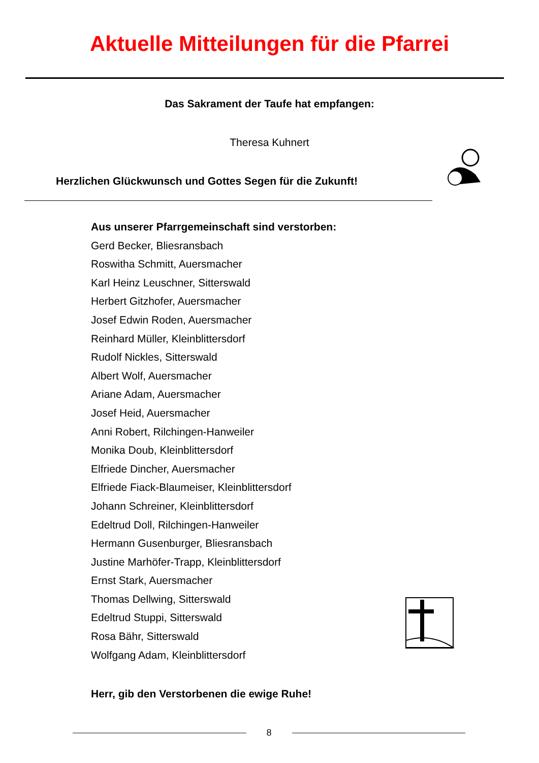Aktuelle Mitteilungen für die Pfarrei
Das Sakrament der Taufe hat empfangen:
Theresa Kuhnert
Herzlichen Glückwunsch und Gottes Segen für die Zukunft!
Aus unserer Pfarrgemeinschaft sind verstorben:
Gerd Becker, Bliesransbach
Roswitha Schmitt, Auersmacher
Karl Heinz Leuschner, Sitterswald
Herbert Gitzhofer, Auersmacher
Josef Edwin Roden, Auersmacher
Reinhard Müller, Kleinblittersdorf
Rudolf Nickles, Sitterswald
Albert Wolf, Auersmacher
Ariane Adam, Auersmacher
Josef Heid, Auersmacher
Anni Robert, Rilchingen-Hanweiler
Monika Doub, Kleinblittersdorf
Elfriede Dincher, Auersmacher
Elfriede Fiack-Blaumeiser, Kleinblittersdorf
Johann Schreiner, Kleinblittersdorf
Edeltrud Doll, Rilchingen-Hanweiler
Hermann Gusenburger, Bliesransbach
Justine Marhöfer-Trapp, Kleinblittersdorf
Ernst Stark, Auersmacher
Thomas Dellwing, Sitterswald
Edeltrud Stuppi, Sitterswald
Rosa Bähr, Sitterswald
Wolfgang Adam, Kleinblittersdorf
Herr, gib den Verstorbenen die ewige Ruhe!
8